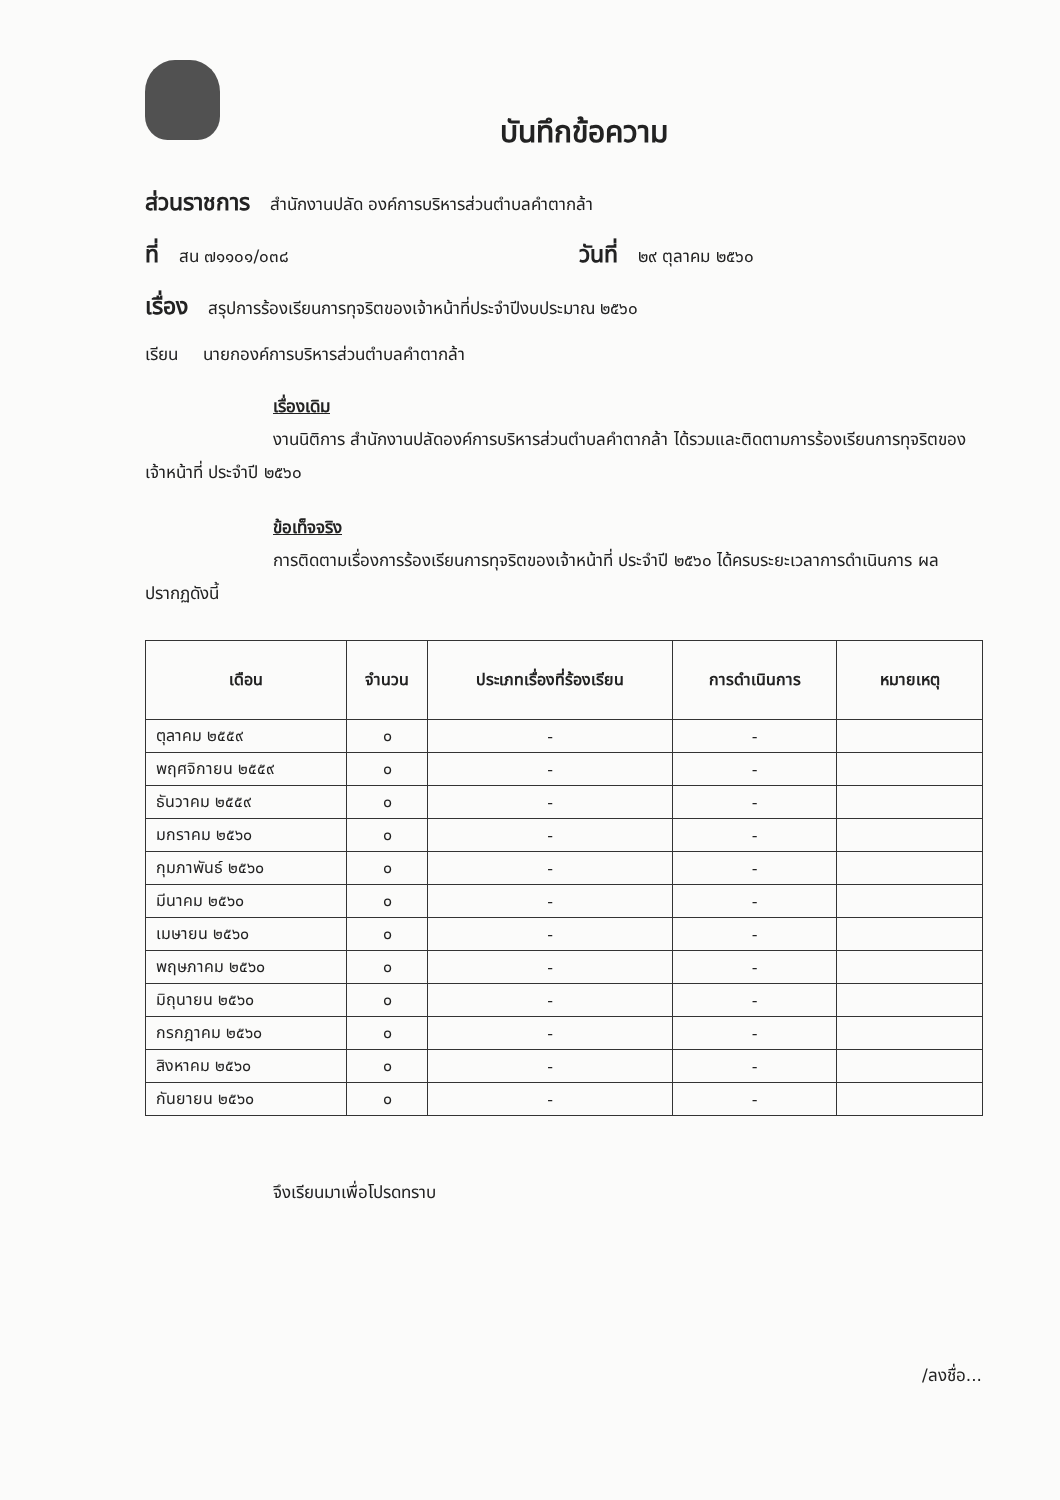บันทึกข้อความ
ส่วนราชการ สำนักงานปลัด องค์การบริหารส่วนตำบลคำตากล้า
ที่ สน ๗๑๑๐๑/๐๓๘ วันที่ ๒๙ ตุลาคม ๒๕๖๐
เรื่อง สรุปการร้องเรียนการทุจริตของเจ้าหน้าที่ประจำปีงบประมาณ ๒๕๖๐
เรียน นายกองค์การบริหารส่วนตำบลคำตากล้า
เรื่องเดิม
งานนิติการ สำนักงานปลัดองค์การบริหารส่วนตำบลคำตากล้า ได้รวมและติดตามการร้องเรียนการทุจริตของเจ้าหน้าที่ ประจำปี ๒๕๖๐
ข้อเท็จจริง
การติดตามเรื่องการร้องเรียนการทุจริตของเจ้าหน้าที่ ประจำปี ๒๕๖๐ ได้ครบระยะเวลาการดำเนินการ ผลปรากฏดังนี้
| เดือน | จำนวน | ประเภทเรื่องที่ร้องเรียน | การดำเนินการ | หมายเหตุ |
| --- | --- | --- | --- | --- |
| ตุลาคม ๒๕๕๙ | ๐ | - | - | |
| พฤศจิกายน ๒๕๕๙ | ๐ | - | - | |
| ธันวาคม ๒๕๕๙ | ๐ | - | - | |
| มกราคม ๒๕๖๐ | ๐ | - | - | |
| กุมภาพันธ์ ๒๕๖๐ | ๐ | - | - | |
| มีนาคม ๒๕๖๐ | ๐ | - | - | |
| เมษายน ๒๕๖๐ | ๐ | - | - | |
| พฤษภาคม ๒๕๖๐ | ๐ | - | - | |
| มิถุนายน ๒๕๖๐ | ๐ | - | - | |
| กรกฎาคม ๒๕๖๐ | ๐ | - | - | |
| สิงหาคม ๒๕๖๐ | ๐ | - | - | |
| กันยายน ๒๕๖๐ | ๐ | - | - | |
จึงเรียนมาเพื่อโปรดทราบ
/ลงชื่อ...